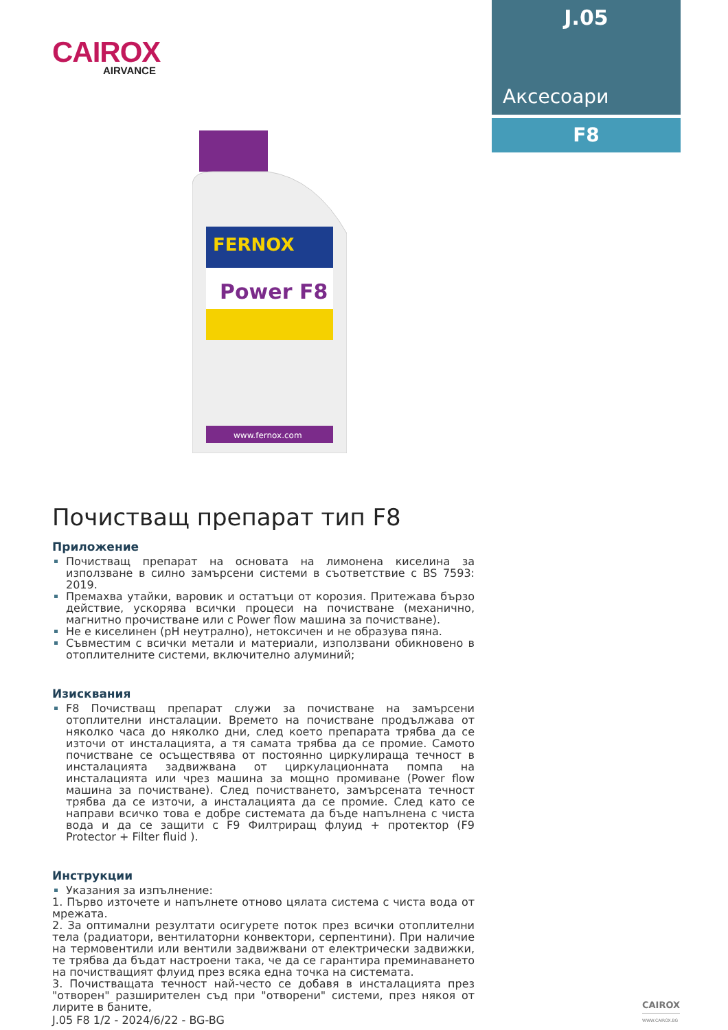CAIROX
AIRVANCE
J.05
Аксесоари
F8
FERNOX
Power F8
www.fernox.com
Почистващ препарат тип F8
Приложение
Почистващ препарат на основата на лимонена киселина за използване в силно замърсени системи в съответствие с BS 7593: 2019.
Премахва утайки, варовик и остатъци от корозия. Притежава бързо действие, ускорява всички процеси на почистване (механично, магнитно прочистване или с Power flow машина за почистване).
Не е киселинен (pH неутрално), нетоксичен и не образува пяна.
Съвместим с всички метали и материали, използвани обикновено в отоплителните системи, включително алуминий;
Изисквания
F8 Почистващ препарат служи за почистване на замърсени отоплителни инсталации. Времето на почистване продължава от няколко часа до няколко дни, след което препарата трябва да се източи от инсталацията, а тя самата трябва да се промие. Самото почистване се осъществява от постоянно циркулираща течност в инсталацията задвижвана от циркулационната помпа на инсталацията или чрез машина за мощно промиване (Power flow машина за почистване). След почистването, замърсената течност трябва да се източи, а инсталацията да се промие. След като се направи всичко това е добре системата да бъде напълнена с чиста вода и да се защити с F9 Филтриращ флуид + протектор (F9 Protector + Filter fluid ).
Инструкции
Указания за изпълнение:
1. Първо източете и напълнете отново цялата система с чиста вода от мрежата.
2. За оптимални резултати осигурете поток през всички отоплителни тела (радиатори, вентилаторни конвектори, серпентини). При наличие на термовентили или вентили задвижвани от електрически задвижки, те трябва да бъдат настроени така, че да се гарантира преминаването на почистващият флуид през всяка една точка на системата.
3. Почистващата течност най-често се добавя в инсталацията през "отворен" разширителен съд при "отворени" системи, през някоя от лирите в баните,
J.05 F8 1/2 - 2024/6/22 - BG-BG
CAIROX
WWW.CAIROX.BG